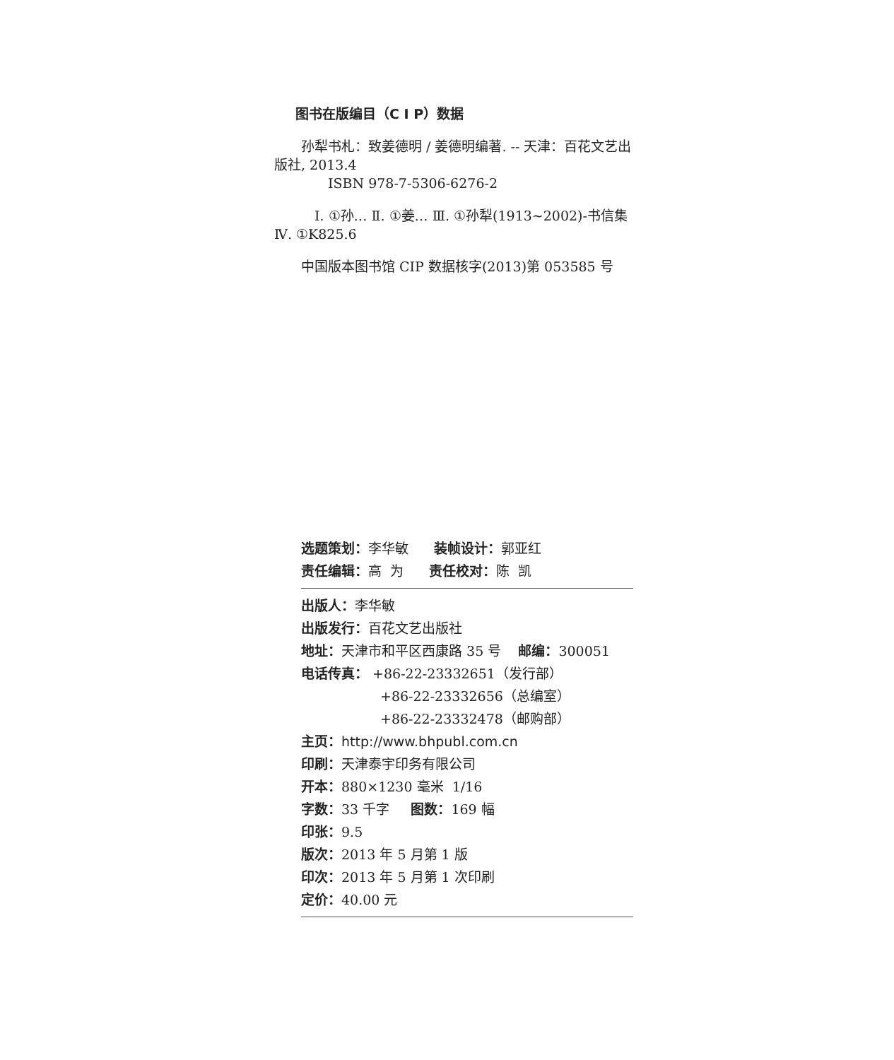图书在版编目（C I P）数据
孙犁书札：致姜德明 / 姜德明编著. -- 天津：百花文艺出版社, 2013.4
ISBN 978-7-5306-6276-2
Ⅰ. ①孙… Ⅱ. ①姜… Ⅲ. ①孙犁(1913~2002)-书信集 Ⅳ. ①K825.6
中国版本图书馆 CIP 数据核字(2013)第 053585 号
选题策划：李华敏 装帧设计：郭亚红
责任编辑：高 为 责任校对：陈 凯
出版人：李华敏
出版发行：百花文艺出版社
地址：天津市和平区西康路 35 号 邮编：300051
电话传真： +86-22-23332651（发行部）
+86-22-23332656（总编室）
+86-22-23332478（邮购部）
主页：http://www.bhpubl.com.cn
印刷：天津泰宇印务有限公司
开本：880×1230 毫米 1/16
字数：33 千字 图数：169 幅
印张：9.5
版次：2013 年 5 月第 1 版
印次：2013 年 5 月第 1 次印刷
定价：40.00 元